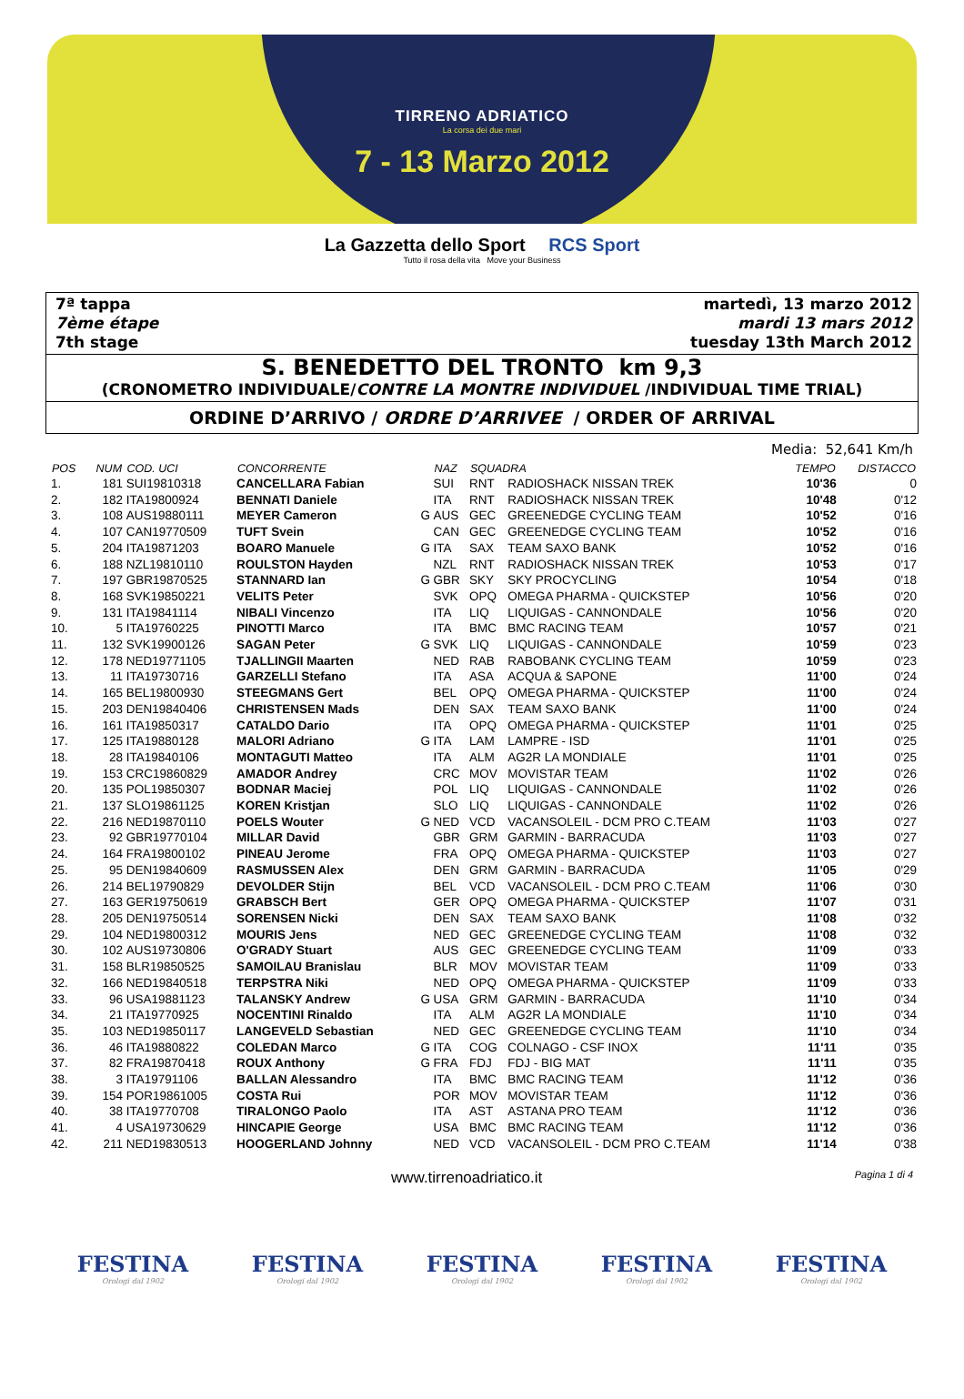TIRRENO ADRIATICO
La corsa dei due mari
7 - 13 Marzo 2012
La Gazzetta dello Sport RCS Sport
Tutto il rosa della vita Move your Business
7ª tappa
7ème étape
7th stage
martedì, 13 marzo 2012
mardi 13 mars 2012
tuesday 13th March 2012
S. BENEDETTO DEL TRONTO km 9,3
(CRONOMETRO INDIVIDUALE/CONTRE LA MONTRE INDIVIDUEL /INDIVIDUAL TIME TRIAL)
ORDINE D’ARRIVO / ORDRE D’ARRIVEE / ORDER OF ARRIVAL
Media: 52,641 Km/h
| POS | NUM | COD. UCI | CONCORRENTE | | NAZ | SQUADRA | | TEMPO | DISTACCO |
| --- | --- | --- | --- | --- | --- | --- | --- | --- | --- |
| 1. | 181 | SUI19810318 | CANCELLARA Fabian | | SUI | RNT | RADIOSHACK NISSAN TREK | 10'36 | 0 |
| 2. | 182 | ITA19800924 | BENNATI Daniele | | ITA | RNT | RADIOSHACK NISSAN TREK | 10'48 | 0'12 |
| 3. | 108 | AUS19880111 | MEYER Cameron | G | AUS | GEC | GREENEDGE CYCLING TEAM | 10'52 | 0'16 |
| 4. | 107 | CAN19770509 | TUFT Svein | | CAN | GEC | GREENEDGE CYCLING TEAM | 10'52 | 0'16 |
| 5. | 204 | ITA19871203 | BOARO Manuele | G | ITA | SAX | TEAM SAXO BANK | 10'52 | 0'16 |
| 6. | 188 | NZL19810110 | ROULSTON Hayden | | NZL | RNT | RADIOSHACK NISSAN TREK | 10'53 | 0'17 |
| 7. | 197 | GBR19870525 | STANNARD Ian | G | GBR | SKY | SKY PROCYCLING | 10'54 | 0'18 |
| 8. | 168 | SVK19850221 | VELITS Peter | | SVK | OPQ | OMEGA PHARMA - QUICKSTEP | 10'56 | 0'20 |
| 9. | 131 | ITA19841114 | NIBALI Vincenzo | | ITA | LIQ | LIQUIGAS - CANNONDALE | 10'56 | 0'20 |
| 10. | 5 | ITA19760225 | PINOTTI Marco | | ITA | BMC | BMC RACING TEAM | 10'57 | 0'21 |
| 11. | 132 | SVK19900126 | SAGAN Peter | G | SVK | LIQ | LIQUIGAS - CANNONDALE | 10'59 | 0'23 |
| 12. | 178 | NED19771105 | TJALLINGII Maarten | | NED | RAB | RABOBANK CYCLING TEAM | 10'59 | 0'23 |
| 13. | 11 | ITA19730716 | GARZELLI Stefano | | ITA | ASA | ACQUA & SAPONE | 11'00 | 0'24 |
| 14. | 165 | BEL19800930 | STEEGMANS Gert | | BEL | OPQ | OMEGA PHARMA - QUICKSTEP | 11'00 | 0'24 |
| 15. | 203 | DEN19840406 | CHRISTENSEN Mads | | DEN | SAX | TEAM SAXO BANK | 11'00 | 0'24 |
| 16. | 161 | ITA19850317 | CATALDO Dario | | ITA | OPQ | OMEGA PHARMA - QUICKSTEP | 11'01 | 0'25 |
| 17. | 125 | ITA19880128 | MALORI Adriano | G | ITA | LAM | LAMPRE - ISD | 11'01 | 0'25 |
| 18. | 28 | ITA19840106 | MONTAGUTI Matteo | | ITA | ALM | AG2R LA MONDIALE | 11'01 | 0'25 |
| 19. | 153 | CRC19860829 | AMADOR Andrey | | CRC | MOV | MOVISTAR TEAM | 11'02 | 0'26 |
| 20. | 135 | POL19850307 | BODNAR Maciej | | POL | LIQ | LIQUIGAS - CANNONDALE | 11'02 | 0'26 |
| 21. | 137 | SLO19861125 | KOREN Kristjan | | SLO | LIQ | LIQUIGAS - CANNONDALE | 11'02 | 0'26 |
| 22. | 216 | NED19870110 | POELS Wouter | G | NED | VCD | VACANSOLEIL - DCM PRO C.TEAM | 11'03 | 0'27 |
| 23. | 92 | GBR19770104 | MILLAR David | | GBR | GRM | GARMIN - BARRACUDA | 11'03 | 0'27 |
| 24. | 164 | FRA19800102 | PINEAU Jerome | | FRA | OPQ | OMEGA PHARMA - QUICKSTEP | 11'03 | 0'27 |
| 25. | 95 | DEN19840609 | RASMUSSEN Alex | | DEN | GRM | GARMIN - BARRACUDA | 11'05 | 0'29 |
| 26. | 214 | BEL19790829 | DEVOLDER Stijn | | BEL | VCD | VACANSOLEIL - DCM PRO C.TEAM | 11'06 | 0'30 |
| 27. | 163 | GER19750619 | GRABSCH Bert | | GER | OPQ | OMEGA PHARMA - QUICKSTEP | 11'07 | 0'31 |
| 28. | 205 | DEN19750514 | SORENSEN Nicki | | DEN | SAX | TEAM SAXO BANK | 11'08 | 0'32 |
| 29. | 104 | NED19800312 | MOURIS Jens | | NED | GEC | GREENEDGE CYCLING TEAM | 11'08 | 0'32 |
| 30. | 102 | AUS19730806 | O'GRADY Stuart | | AUS | GEC | GREENEDGE CYCLING TEAM | 11'09 | 0'33 |
| 31. | 158 | BLR19850525 | SAMOILAU Branislau | | BLR | MOV | MOVISTAR TEAM | 11'09 | 0'33 |
| 32. | 166 | NED19840518 | TERPSTRA Niki | | NED | OPQ | OMEGA PHARMA - QUICKSTEP | 11'09 | 0'33 |
| 33. | 96 | USA19881123 | TALANSKY Andrew | G | USA | GRM | GARMIN - BARRACUDA | 11'10 | 0'34 |
| 34. | 21 | ITA19770925 | NOCENTINI Rinaldo | | ITA | ALM | AG2R LA MONDIALE | 11'10 | 0'34 |
| 35. | 103 | NED19850117 | LANGEVELD Sebastian | | NED | GEC | GREENEDGE CYCLING TEAM | 11'10 | 0'34 |
| 36. | 46 | ITA19880822 | COLEDAN Marco | G | ITA | COG | COLNAGO - CSF INOX | 11'11 | 0'35 |
| 37. | 82 | FRA19870418 | ROUX Anthony | G | FRA | FDJ | FDJ - BIG MAT | 11'11 | 0'35 |
| 38. | 3 | ITA19791106 | BALLAN Alessandro | | ITA | BMC | BMC RACING TEAM | 11'12 | 0'36 |
| 39. | 154 | POR19861005 | COSTA Rui | | POR | MOV | MOVISTAR TEAM | 11'12 | 0'36 |
| 40. | 38 | ITA19770708 | TIRALONGO Paolo | | ITA | AST | ASTANA PRO TEAM | 11'12 | 0'36 |
| 41. | 4 | USA19730629 | HINCAPIE George | | USA | BMC | BMC RACING TEAM | 11'12 | 0'36 |
| 42. | 211 | NED19830513 | HOOGERLAND Johnny | | NED | VCD | VACANSOLEIL - DCM PRO C.TEAM | 11'14 | 0'38 |
www.tirrenoadriatico.it Pagina 1 di 4
FESTINA
Orologi dal 1902
FESTINA
Orologi dal 1902
FESTINA
Orologi dal 1902
FESTINA
Orologi dal 1902
FESTINA
Orologi dal 1902